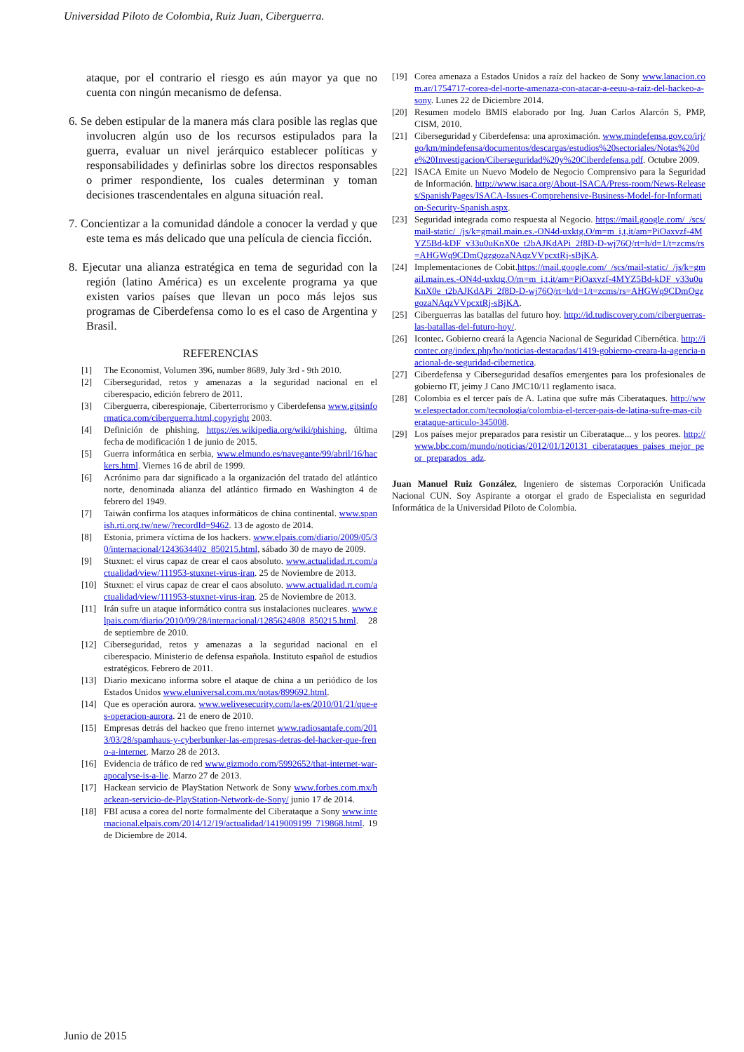Universidad Piloto de Colombia, Ruiz Juan, Ciberguerra.
ataque, por el contrario el riesgo es aún mayor ya que no cuenta con ningún mecanismo de defensa.
6. Se deben estipular de la manera más clara posible las reglas que involucren algún uso de los recursos estipulados para la guerra, evaluar un nivel jerárquico establecer políticas y responsabilidades y definirlas sobre los directos responsables o primer respondiente, los cuales determinan y toman decisiones trascendentales en alguna situación real.
7. Concientizar a la comunidad dándole a conocer la verdad y que este tema es más delicado que una película de ciencia ficción.
8. Ejecutar una alianza estratégica en tema de seguridad con la región (latino América) es un excelente programa ya que existen varios países que llevan un poco más lejos sus programas de Ciberdefensa como lo es el caso de Argentina y Brasil.
REFERENCIAS
[1] The Economist, Volumen 396, number 8689, July 3rd - 9th 2010.
[2] Ciberseguridad, retos y amenazas a la seguridad nacional en el ciberespacio, edición febrero de 2011.
[3] Ciberguerra, ciberespionaje, Ciberterrorismo y Ciberdefensa www.gitsinformatica.com/ciberguerra.html,copyright 2003.
[4] Definición de phishing, https://es.wikipedia.org/wiki/phishing, última fecha de modificación 1 de junio de 2015.
[5] Guerra informática en serbia, www.elmundo.es/navegante/99/abril/16/hackers.html. Viernes 16 de abril de 1999.
[6] Acrónimo para dar significado a la organización del tratado del atlántico norte, denominada alianza del atlántico firmado en Washington 4 de febrero del 1949.
[7] Taiwán confirma los ataques informáticos de china continental. www.spanish.rti.org.tw/new/?recordId=9462. 13 de agosto de 2014.
[8] Estonia, primera víctima de los hackers. www.elpais.com/diario/2009/05/30/internacional/1243634402_850215.html, sábado 30 de mayo de 2009.
[9] Stuxnet: el virus capaz de crear el caos absoluto. www.actualidad.rt.com/actualidad/view/111953-stuxnet-virus-iran. 25 de Noviembre de 2013.
[10] Stuxnet: el virus capaz de crear el caos absoluto. www.actualidad.rt.com/actualidad/view/111953-stuxnet-virus-iran. 25 de Noviembre de 2013.
[11] Irán sufre un ataque informático contra sus instalaciones nucleares. www.elpais.com/diario/2010/09/28/internacional/1285624808_850215.html. 28 de septiembre de 2010.
[12] Ciberseguridad, retos y amenazas a la seguridad nacional en el ciberespacio. Ministerio de defensa española. Instituto español de estudios estratégicos. Febrero de 2011.
[13] Diario mexicano informa sobre el ataque de china a un periódico de los Estados Unidos www.eluniversal.com.mx/notas/899692.html.
[14] Que es operación aurora. www.welivesecurity.com/la-es/2010/01/21/que-es-operacion-aurora. 21 de enero de 2010.
[15] Empresas detrás del hackeo que freno internet www.radiosantafe.com/2013/03/28/spamhaus-y-cyberbunker-las-empresas-detras-del-hacker-que-freno-a-internet. Marzo 28 de 2013.
[16] Evidencia de tráfico de red www.gizmodo.com/5992652/that-internet-war-apocalyse-is-a-lie. Marzo 27 de 2013.
[17] Hackean servicio de PlayStation Network de Sony www.forbes.com.mx/hackean-servicio-de-PlayStation-Network-de-Sony/ junio 17 de 2014.
[18] FBI acusa a corea del norte formalmente del Ciberataque a Sony www.internacional.elpais.com/2014/12/19/actualidad/1419009199_719868.html. 19 de Diciembre de 2014.
[19] Corea amenaza a Estados Unidos a raíz del hackeo de Sony www.lanacion.com.ar/1754717-corea-del-norte-amenaza-con-atacar-a-eeuu-a-raiz-del-hackeo-a-sony. Lunes 22 de Diciembre 2014.
[20] Resumen modelo BMIS elaborado por Ing. Juan Carlos Alarcón S, PMP, CISM, 2010.
[21] Ciberseguridad y Ciberdefensa: una aproximación. www.mindefensa.gov.co/irj/go/km/mindefensa/documentos/descargas/estudios%20sectoriales/Notas%20de%20Investigacion/Ciberseguridad%20y%20Ciberdefensa.pdf. Octubre 2009.
[22] ISACA Emite un Nuevo Modelo de Negocio Comprensivo para la Seguridad de Información. http://www.isaca.org/About-ISACA/Press-room/News-Releases/Spanish/Pages/ISACA-Issues-Comprehensive-Business-Model-for-Information-Security-Spanish.aspx.
[23] Seguridad integrada como respuesta al Negocio. https://mail.google.com/_/scs/mail-static/_/js/k=gmail.main.es.-ON4d-uxktg.O/m=m_i,t,it/am=PiOaxvzf-4MYZ5Bd-kDF_v33u0uKnX0e_t2bAJKdAPi_2f8D-D-wj76Q/rt=h/d=1/t=zcms/rs=AHGWq9CDmQgzgozaNAqzVVpcxtRj-sBjKA.
[24] Implementaciones de Cobit.https://mail.google.com/_/scs/mail-static/_/js/k=gmail.main.es.-ON4d-uxktg.O/m=m_i,t,it/am=PiOaxvzf-4MYZ5Bd-kDF_v33u0uKnX0e_t2bAJKdAPi_2f8D-D-wj76Q/rt=h/d=1/t=zcms/rs=AHGWq9CDmQgzgozaNAqzVVpcxtRj-sBjKA.
[25] Ciberguerras las batallas del futuro hoy. http://id.tudiscovery.com/ciberguerras-las-batallas-del-futuro-hoy/.
[26] Icontec. Gobierno creará la Agencia Nacional de Seguridad Cibernética. http://icontec.org/index.php/ho/noticias-destacadas/1419-gobierno-creara-la-agencia-nacional-de-seguridad-cibernetica.
[27] Ciberdefensa y Ciberseguridad desafíos emergentes para los profesionales de gobierno IT, jeimy J Cano JMC10/11 reglamento isaca.
[28] Colombia es el tercer país de A. Latina que sufre más Ciberataques. http://www.elespectador.com/tecnologia/colombia-el-tercer-pais-de-latina-sufre-mas-ciberataque-articulo-345008.
[29] Los países mejor preparados para resistir un Ciberataque... y los peores. http://www.bbc.com/mundo/noticias/2012/01/120131_ciberataques_paises_mejor_peor_preparados_adz.
Juan Manuel Ruiz González, Ingeniero de sistemas Corporación Unificada Nacional CUN. Soy Aspirante a otorgar el grado de Especialista en seguridad Informática de la Universidad Piloto de Colombia.
Junio de 2015